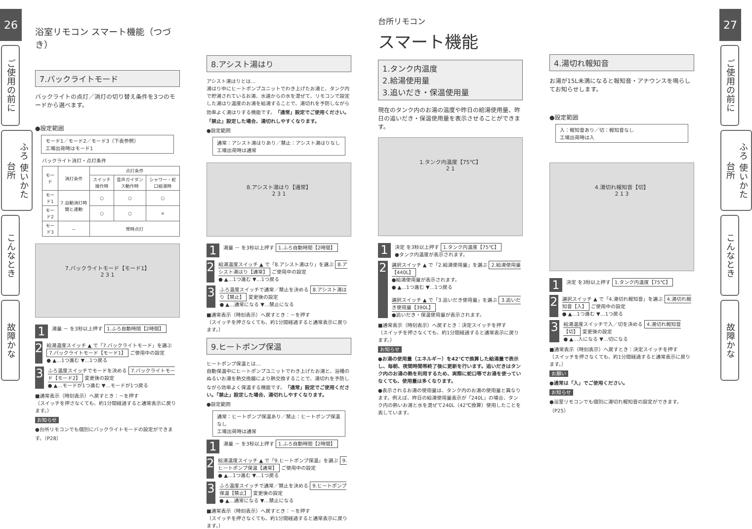26
ご使用の前に
ふろ 使いかた 台所
こんなとき
故障かな
浴室リモコン スマート機能（つづき）
7.バックライトモード
バックライトの点灯／消灯の切り替え条件を3つのモードから選べます。
●設定範囲
モード1／モード2／モード3（下表参照）
工場出荷時はモード1
バックライト消灯・点灯条件
| モード | 消灯条件 | 点灯条件 | | |
| --- | --- | --- | --- | --- |
| | | スイッチ操作時 | 音声ガイダンス動作時 | シャワー・蛇口給湯時 |
| モード1 | 7.自動消灯時間と連動 | ○ | ○ | ○ |
| モード2 | | ○ | ○ | × |
| モード3 | － | 常時点灯 | | |
7.バックライトモード【モード1】
2 3 1
1
湯量 － を3秒以上押す 1.ふろ自動時間【2時間】
2
給湯温度スイッチ ▲ で「7.バックライトモード」を選ぶ 7.バックライトモード【モード1】 ご使用中の設定
● ▲…1つ進む ▼…1つ戻る
3
ふろ温度スイッチでモードを決める 7.バックライトモード【モード2】 変更後の設定
● ▲…モードが1つ進む ▼…モードが1つ戻る
■通常表示（時刻表示）へ戻すとき：－を押す
（スイッチを押さなくても、約1分間経過すると通常表示に戻ります。）
お知らせ
●台所リモコンでも個別にバックライトモードの設定ができます。（P28）
8.アシスト湯はり
アシスト湯はりとは…
湯はり中にヒートポンプユニットでわき上げたお湯と、タンク内で貯湯されているお湯、水道からの水を混ぜて、リモコンで設定した湯はり温度のお湯を給湯することで、湯切れを予防しながら効率よく湯はりする機能です。「通常」設定でご使用ください。「禁止」設定した場合、湯切れしやすくなります。
●設定範囲
通常：アシスト湯はりあり／禁止：アシスト湯はりなし
工場出荷時は通常
8.アシスト湯はり【通常】
2 3 1
1
湯量 － を3秒以上押す 1.ふろ自動時間【2時間】
2
給湯温度スイッチ ▲ で「8.アシスト湯はり」を選ぶ 8.アシスト湯はり【通常】 ご使用中の設定
● ▲…1つ進む ▼…1つ戻る
3
ふろ温度スイッチで通常／禁止を決める 8.アシスト湯はり【禁止】 変更後の設定
● ▲…通常になる ▼…禁止になる
■通常表示（時刻表示）へ戻すとき：－を押す
（スイッチを押さなくても、約1分間経過すると通常表示に戻ります。）
9.ヒートポンプ保温
ヒートポンプ保温とは…
自動保温中にヒートポンプユニットでわき上げたお湯と、浴槽のぬるいお湯を熱交換器により熱交換することで、湯切れを予防しながら効率よく保温する機能です。「通常」設定でご使用ください。「禁止」設定した場合、湯切れしやすくなります。
●設定範囲
通常：ヒートポンプ保温あり／禁止：ヒートポンプ保温なし
工場出荷時は通常
1
湯量 － を3秒以上押す 1.ふろ自動時間【2時間】
2
給湯温度スイッチ ▲ で「9.ヒートポンプ保温」を選ぶ 9.ヒートポンプ保温【通常】 ご使用中の設定
● ▲…1つ進む ▼…1つ戻る
3
ふろ温度スイッチで通常／禁止を決める 9.ヒートポンプ保温【禁止】 変更後の設定
● ▲…通常になる ▼…禁止になる
■通常表示（時刻表示）へ戻すとき：－を押す
（スイッチを押さなくても、約1分間経過すると通常表示に戻ります。）
台所リモコン
スマート機能
1.タンク内温度
2.給湯使用量
3.追いだき・保温使用量
現在のタンク内のお湯の温度や昨日の給湯使用量、昨日の追いだき・保温使用量を表示させることができます。
1.タンク内温度【75℃】
2 1
1
決定 を3秒以上押す 1.タンク内温度【75℃】
●タンク内温度が表示されます。
2
選択スイッチ ▲ で「2.給湯使用量」を選ぶ 2.給湯使用量【440L】
●給湯使用量が表示されます。
● ▲…1つ進む ▼…1つ戻る
選択スイッチ ▲ で「3.追いだき使用量」を選ぶ 3.追いだき使用量【390L】
●追いだき・保温使用量が表示されます。
■通常表示（時刻表示）へ戻すとき：決定スイッチを押す
（スイッチを押さなくても、約1分間経過すると通常表示に戻ります。）
お知らせ
●お湯の使用量（エネルギー）を42℃で換算した給湯量で表示し、毎朝、夜間時間帯終了後に更新を行います。追いだきはタンク内のお湯の熱を利用するため、実際に蛇口等でお湯を使っていなくても、使用量は多くなります。
●表示されるお湯の使用量は、タンク内のお湯の使用量と異なります。例えば、昨日の給湯使用量表示が「240L」の場合、タンク内の熱いお湯と水を混ぜて240L（42℃換算）使用したことを表しています。
4.湯切れ報知音
お湯が15L未満になると報知音・アナウンスを鳴らしてお知らせします。
●設定範囲
入：報知音あり／切：報知音なし
工場出荷時は入
4.湯切れ報知音【切】
2 1 3
1
決定 を3秒以上押す 1.タンク内温度【75℃】
2
選択スイッチ ▲ で「4.湯切れ報知音」を選ぶ 4.湯切れ報知音【入】 ご使用中の設定
● ▲…1つ進む ▼…1つ戻る
3
給湯温度スイッチで入／切を決める 4.湯切れ報知音【切】 変更後の設定
● ▲…入になる ▼…切になる
■通常表示（時刻表示）へ戻すとき：決定スイッチを押す
（スイッチを押さなくても、約1分間経過すると通常表示に戻ります。）
お願い
●通常は「入」でご使用ください。
お知らせ
●浴室リモコンでも個別に湯切れ報知音の設定ができます。（P25）
27
ご使用の前に
ふろ 使いかた 台所
こんなとき
故障かな